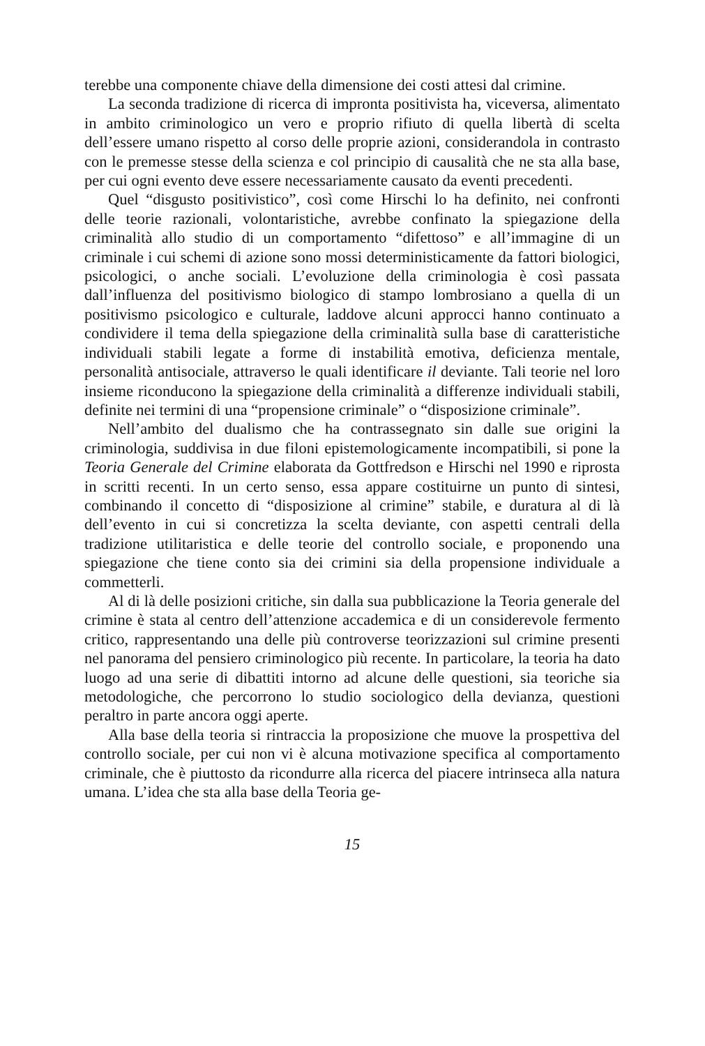terebbe una componente chiave della dimensione dei costi attesi dal crimine.
La seconda tradizione di ricerca di impronta positivista ha, viceversa, alimentato in ambito criminologico un vero e proprio rifiuto di quella libertà di scelta dell’essere umano rispetto al corso delle proprie azioni, considerandola in contrasto con le premesse stesse della scienza e col principio di causalità che ne sta alla base, per cui ogni evento deve essere necessariamente causato da eventi precedenti.
Quel “disgusto positivistico”, così come Hirschi lo ha definito, nei confronti delle teorie razionali, volontaristiche, avrebbe confinato la spiegazione della criminalità allo studio di un comportamento “difettoso” e all’immagine di un criminale i cui schemi di azione sono mossi deterministicamente da fattori biologici, psicologici, o anche sociali. L’evoluzione della criminologia è così passata dall’influenza del positivismo biologico di stampo lombrosiano a quella di un positivismo psicologico e culturale, laddove alcuni approcci hanno continuato a condividere il tema della spiegazione della criminalità sulla base di caratteristiche individuali stabili legate a forme di instabilità emotiva, deficienza mentale, personalità antisociale, attraverso le quali identificare il deviante. Tali teorie nel loro insieme riconducono la spiegazione della criminalità a differenze individuali stabili, definite nei termini di una “propensione criminale” o “disposizione criminale”.
Nell’ambito del dualismo che ha contrassegnato sin dalle sue origini la criminologia, suddivisa in due filoni epistemologicamente incompatibili, si pone la Teoria Generale del Crimine elaborata da Gottfredson e Hirschi nel 1990 e riprosta in scritti recenti. In un certo senso, essa appare costituirne un punto di sintesi, combinando il concetto di “disposizione al crimine” stabile, e duratura al di là dell’evento in cui si concretizza la scelta deviante, con aspetti centrali della tradizione utilitaristica e delle teorie del controllo sociale, e proponendo una spiegazione che tiene conto sia dei crimini sia della propensione individuale a commetterli.
Al di là delle posizioni critiche, sin dalla sua pubblicazione la Teoria generale del crimine è stata al centro dell’attenzione accademica e di un considerevole fermento critico, rappresentando una delle più controverse teorizzazioni sul crimine presenti nel panorama del pensiero criminologico più recente. In particolare, la teoria ha dato luogo ad una serie di dibattiti intorno ad alcune delle questioni, sia teoriche sia metodologiche, che percorrono lo studio sociologico della devianza, questioni peraltro in parte ancora oggi aperte.
Alla base della teoria si rintraccia la proposizione che muove la prospettiva del controllo sociale, per cui non vi è alcuna motivazione specifica al comportamento criminale, che è piuttosto da ricondurre alla ricerca del piacere intrinseca alla natura umana. L’idea che sta alla base della Teoria ge-
15